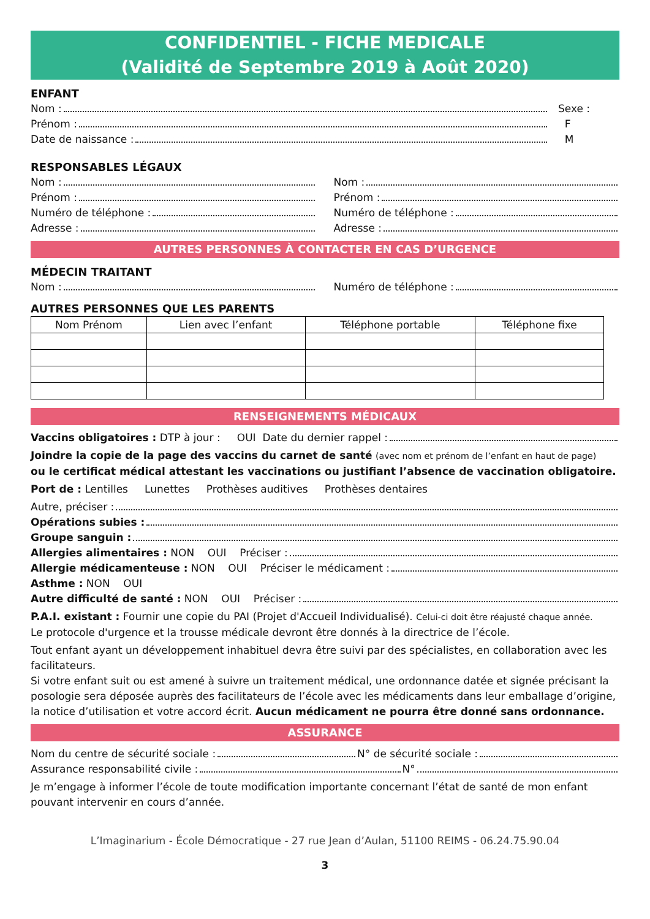CONFIDENTIEL - FICHE MEDICALE
(Validité de Septembre 2019 à Août 2020)
ENFANT
Nom :
Prénom :
Date de naissance :
Sexe :
F
M
RESPONSABLES LÉGAUX
Nom :
Prénom :
Numéro de téléphone :
Adresse :
Nom :
Prénom :
Numéro de téléphone :
Adresse :
AUTRES PERSONNES À CONTACTER EN CAS D’URGENCE
MÉDECIN TRAITANT
Nom : Numéro de téléphone :
AUTRES PERSONNES QUE LES PARENTS
| Nom Prénom | Lien avec l’enfant | Téléphone portable | Téléphone fixe |
| --- | --- | --- | --- |
RENSEIGNEMENTS MÉDICAUX
Vaccins obligatoires : DTP à jour : OUI Date du dernier rappel :
Joindre la copie de la page des vaccins du carnet de santé (avec nom et prénom de l’enfant en haut de page)
ou le certificat médical attestant les vaccinations ou justifiant l’absence de vaccination obligatoire.
Port de : Lentilles Lunettes Prothèses auditives Prothèses dentaires
Autre, préciser :
Opérations subies :
Groupe sanguin :
Allergies alimentaires : NON OUI Préciser :
Allergie médicamenteuse : NON OUI Préciser le médicament :
Asthme : NON OUI
Autre difficulté de santé : NON OUI Préciser :
P.A.I. existant : Fournir une copie du PAI (Projet d'Accueil Individualisé). Celui-ci doit être réajusté chaque année.
Le protocole d'urgence et la trousse médicale devront être donnés à la directrice de l’école.
Tout enfant ayant un développement inhabituel devra être suivi par des spécialistes, en collaboration avec les facilitateurs.
Si votre enfant suit ou est amené à suivre un traitement médical, une ordonnance datée et signée précisant la posologie sera déposée auprès des facilitateurs de l’école avec les médicaments dans leur emballage d’origine, la notice d’utilisation et votre accord écrit. Aucun médicament ne pourra être donné sans ordonnance.
ASSURANCE
Nom du centre de sécurité sociale : N° de sécurité sociale :
Assurance responsabilité civile : N°
Je m’engage à informer l’école de toute modification importante concernant l’état de santé de mon enfant pouvant intervenir en cours d’année.
L’Imaginarium - École Démocratique - 27 rue Jean d’Aulan, 51100 REIMS - 06.24.75.90.04
3